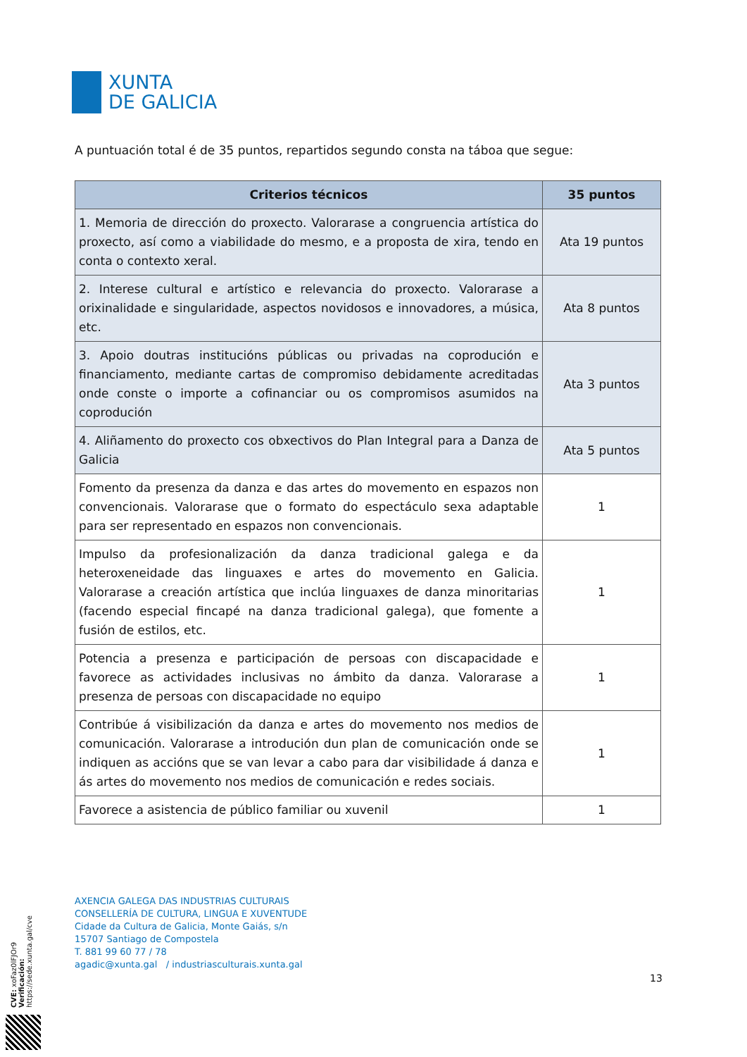XUNTA
DE GALICIA
A puntuación total é de 35 puntos, repartidos segundo consta na táboa que segue:
| Criterios técnicos | 35 puntos |
| --- | --- |
| 1. Memoria de dirección do proxecto. Valorarase a congruencia artística do proxecto, así como a viabilidade do mesmo, e a proposta de xira, tendo en conta o contexto xeral. | Ata 19 puntos |
| 2. Interese cultural e artístico e relevancia do proxecto. Valorarase a orixinalidade e singularidade, aspectos novidosos e innovadores, a música, etc. | Ata 8 puntos |
| 3. Apoio doutras institucións públicas ou privadas na coprodución e financiamento, mediante cartas de compromiso debidamente acreditadas onde conste o importe a cofinanciar ou os compromisos asumidos na coprodución | Ata 3 puntos |
| 4. Aliñamento do proxecto cos obxectivos do Plan Integral para a Danza de Galicia | Ata 5 puntos |
| Fomento da presenza da danza e das artes do movemento en espazos non convencionais. Valorarase que o formato do espectáculo sexa adaptable para ser representado en espazos non convencionais. | 1 |
| Impulso da profesionalización da danza tradicional galega e da heteroxeneidade das linguaxes e artes do movemento en Galicia. Valorarase a creación artística que inclúa linguaxes de danza minoritarias (facendo especial fincapé na danza tradicional galega), que fomente a fusión de estilos, etc. | 1 |
| Potencia a presenza e participación de persoas con discapacidade e favorece as actividades inclusivas no ámbito da danza. Valorarase a presenza de persoas con discapacidade no equipo | 1 |
| Contribúe á visibilización da danza e artes do movemento nos medios de comunicación. Valorarase a introdución dun plan de comunicación onde se indiquen as accións que se van levar a cabo para dar visibilidade á danza e ás artes do movemento nos medios de comunicación e redes sociais. | 1 |
| Favorece a asistencia de público familiar ou xuvenil | 1 |
AXENCIA GALEGA DAS INDUSTRIAS CULTURAIS
CONSELLERÍA DE CULTURA, LINGUA E XUVENTUDE
Cidade da Cultura de Galicia, Monte Gaiás, s/n
15707 Santiago de Compostela
T. 881 99 60 77 / 78
agadic@xunta.gal / industriasculturais.xunta.gal
13
CVE: xoFaz0lFJOr9
Verificación: https://sede.xunta.gal/cve